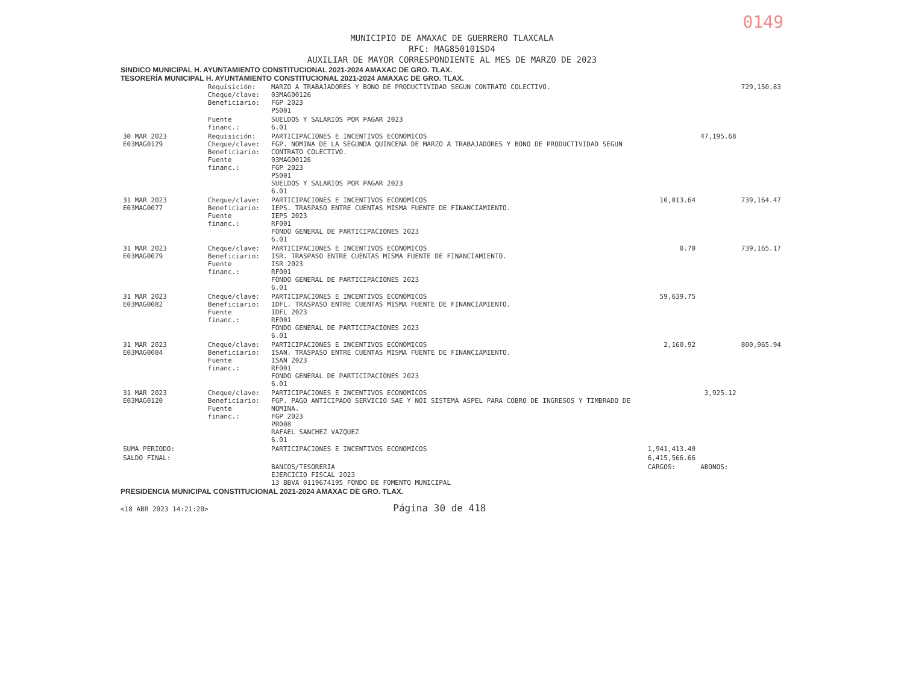0149
MUNICIPIO DE AMAXAC DE GUERRERO TLAXCALA
RFC: MAG850101SD4
AUXILIAR DE MAYOR CORRESPONDIENTE AL MES DE MARZO DE 2023
SINDICO MUNICIPAL H. AYUNTAMIENTO CONSTITUCIONAL 2021-2024 AMAXAC DE GRO. TLAX.
TESORERÍA MUNICIPAL H. AYUNTAMIENTO CONSTITUCIONAL 2021-2024 AMAXAC DE GRO. TLAX.
| | Requisición: Cheque/clave: Beneficiario: | MARZO A TRABAJADORES Y BONO DE PRODUCTIVIDAD SEGUN CONTRATO COLECTIVO. 03MAG00126 FGP 2023 PS001 | | | 729,150.83 |
| | Fuente financ.: | SUELDOS Y SALARIOS POR PAGAR 2023 6.01 | | | |
| 30 MAR 2023 E03MAG0129 | Requisición: Cheque/clave: Beneficiario: Fuente financ.: | PARTICIPACIONES E INCENTIVOS ECONOMICOS FGP. NOMINA DE LA SEGUNDA QUINCENA DE MARZO A TRABAJADORES Y BONO DE PRODUCTIVIDAD SEGUN CONTRATO COLECTIVO. 03MAG00126 FGP 2023 PS001 SUELDOS Y SALARIOS POR PAGAR 2023 6.01 | | 47,195.68 | |
| 31 MAR 2023 E03MAG0077 | Cheque/clave: Beneficiario: Fuente financ.: | PARTICIPACIONES E INCENTIVOS ECONOMICOS IEPS. TRASPASO ENTRE CUENTAS MISMA FUENTE DE FINANCIAMIENTO. IEPS 2023 RF001 FONDO GENERAL DE PARTICIPACIONES 2023 6.01 | 10,013.64 | | 739,164.47 |
| 31 MAR 2023 E03MAG0079 | Cheque/clave: Beneficiario: Fuente financ.: | PARTICIPACIONES E INCENTIVOS ECONOMICOS ISR. TRASPASO ENTRE CUENTAS MISMA FUENTE DE FINANCIAMIENTO. ISR 2023 RF001 FONDO GENERAL DE PARTICIPACIONES 2023 6.01 | 0.70 | | 739,165.17 |
| 31 MAR 2023 E03MAG0082 | Cheque/clave: Beneficiario: Fuente financ.: | PARTICIPACIONES E INCENTIVOS ECONOMICOS IDFL. TRASPASO ENTRE CUENTAS MISMA FUENTE DE FINANCIAMIENTO. IDFL 2023 RF001 FONDO GENERAL DE PARTICIPACIONES 2023 6.01 | 59,639.75 | | |
| 31 MAR 2023 E03MAG0084 | Cheque/clave: Beneficiario: Fuente financ.: | PARTICIPACIONES E INCENTIVOS ECONOMICOS ISAN. TRASPASO ENTRE CUENTAS MISMA FUENTE DE FINANCIAMIENTO. ISAN 2023 RF001 FONDO GENERAL DE PARTICIPACIONES 2023 6.01 | 2,160.92 | | 800,965.94 |
| 31 MAR 2023 E03MAG0120 | Cheque/clave: Beneficiario: Fuente financ.: | PARTICIPACIONES E INCENTIVOS ECONOMICOS FGP. PAGO ANTICIPADO SERVICIO SAE Y NOI SISTEMA ASPEL PARA COBRO DE INGRESOS Y TIMBRADO DE NOMINA. FGP 2023 PR008 RAFAEL SANCHEZ VAZQUEZ 6.01 | | 3,925.12 | |
| SUMA PERIODO: | | PARTICIPACIONES E INCENTIVOS ECONOMICOS | 1,941,413.40 | | |
| SALDO FINAL: | | | 6,415,566.66 | | |
| | | BANCOS/TESORERIA EJERCICIO FISCAL 2023 13 BBVA 0119674195 FONDO DE FOMENTO MUNICIPAL | CARGOS: | ABONOS: | |
PRESIDENCIA MUNICIPAL CONSTITUCIONAL 2021-2024 AMAXAC DE GRO. TLAX.
<18 ABR 2023 14:21:20> Página 30 de 418